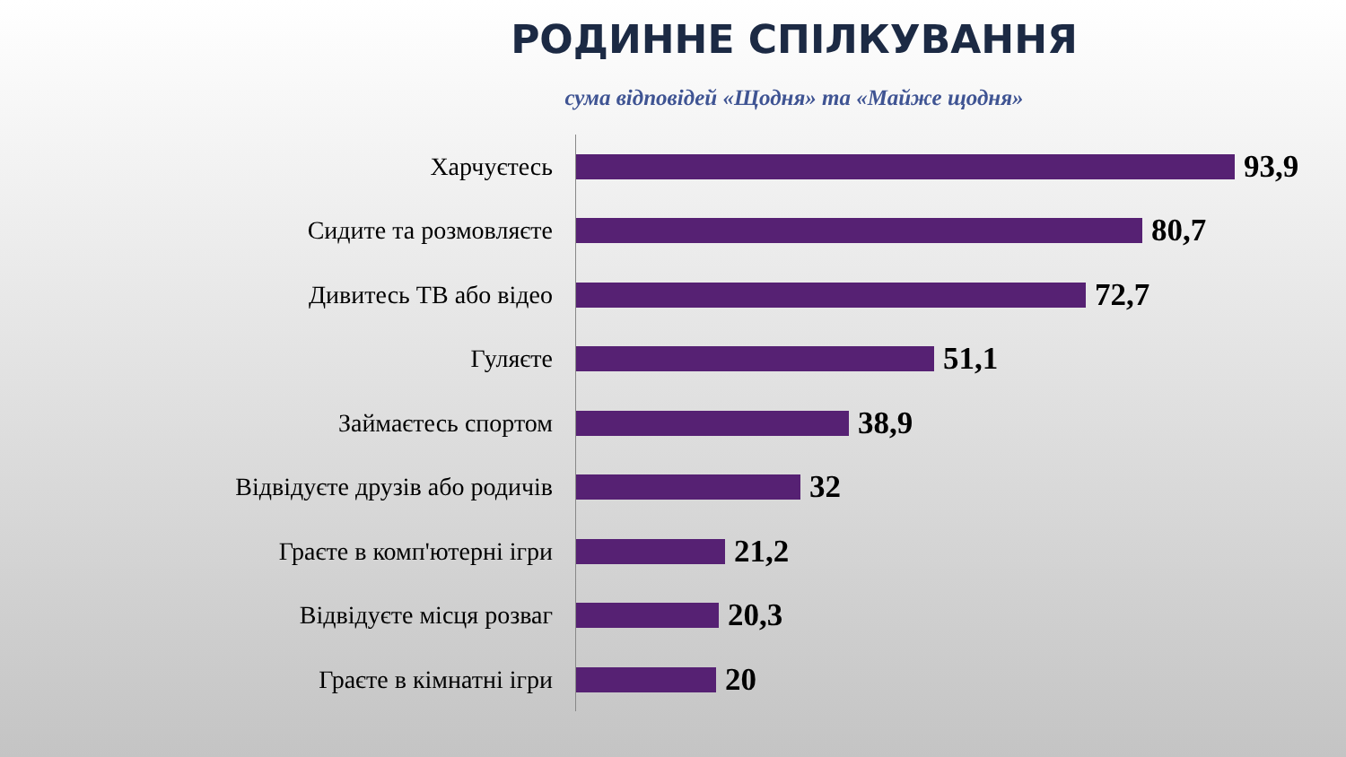РОДИННЕ СПІЛКУВАННЯ
сума відповідей «Щодня» та «Майже щодня»
Харчуєтесь
93,9
Сидите та розмовляєте
80,7
Дивитесь ТВ або відео
72,7
Гуляєте
51,1
Займаєтесь спортом
38,9
Відвідуєте друзів або родичів
32
Граєте в комп'ютерні ігри
21,2
Відвідуєте місця розваг
20,3
Граєте в кімнатні ігри
20